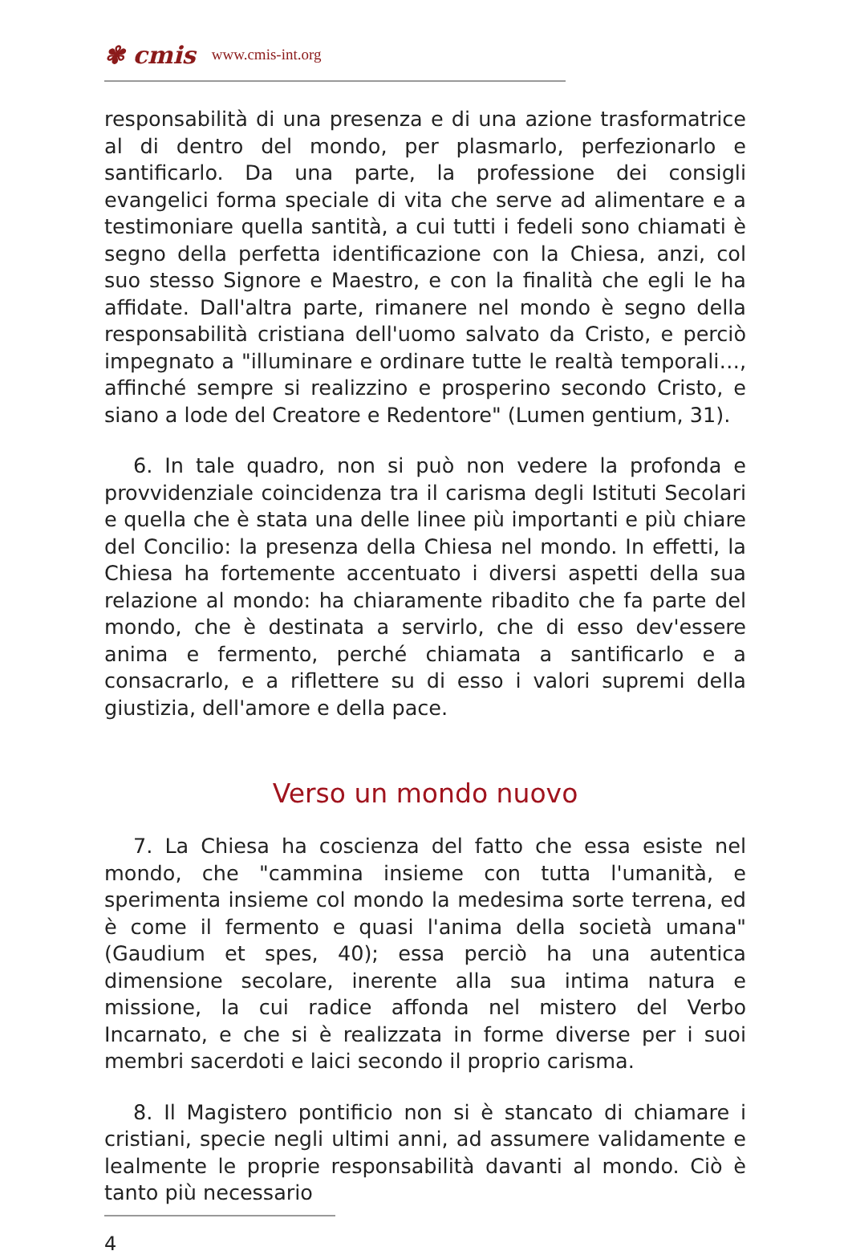✾ cmis www.cmis-int.org
responsabilità di una presenza e di una azione trasformatrice al di dentro del mondo, per plasmarlo, perfezionarlo e santificarlo. Da una parte, la professione dei consigli evangelici forma speciale di vita che serve ad alimentare e a testimoniare quella santità, a cui tutti i fedeli sono chiamati è segno della perfetta identificazione con la Chiesa, anzi, col suo stesso Signore e Maestro, e con la finalità che egli le ha affidate. Dall'altra parte, rimanere nel mondo è segno della responsabilità cristiana dell'uomo salvato da Cristo, e perciò impegnato a "illuminare e ordinare tutte le realtà temporali…, affinché sempre si realizzino e prosperino secondo Cristo, e siano a lode del Creatore e Redentore" (Lumen gentium, 31).
6. In tale quadro, non si può non vedere la profonda e provvidenziale coincidenza tra il carisma degli Istituti Secolari e quella che è stata una delle linee più importanti e più chiare del Concilio: la presenza della Chiesa nel mondo. In effetti, la Chiesa ha fortemente accentuato i diversi aspetti della sua relazione al mondo: ha chiaramente ribadito che fa parte del mondo, che è destinata a servirlo, che di esso dev'essere anima e fermento, perché chiamata a santificarlo e a consacrarlo, e a riflettere su di esso i valori supremi della giustizia, dell'amore e della pace.
Verso un mondo nuovo
7. La Chiesa ha coscienza del fatto che essa esiste nel mondo, che "cammina insieme con tutta l'umanità, e sperimenta insieme col mondo la medesima sorte terrena, ed è come il fermento e quasi l'anima della società umana"(Gaudium et spes, 40); essa perciò ha una autentica dimensione secolare, inerente alla sua intima natura e missione, la cui radice affonda nel mistero del Verbo Incarnato, e che si è realizzata in forme diverse per i suoi membri sacerdoti e laici secondo il proprio carisma.
8. Il Magistero pontificio non si è stancato di chiamare i cristiani, specie negli ultimi anni, ad assumere validamente e lealmente le proprie responsabilità davanti al mondo. Ciò è tanto più necessario
4